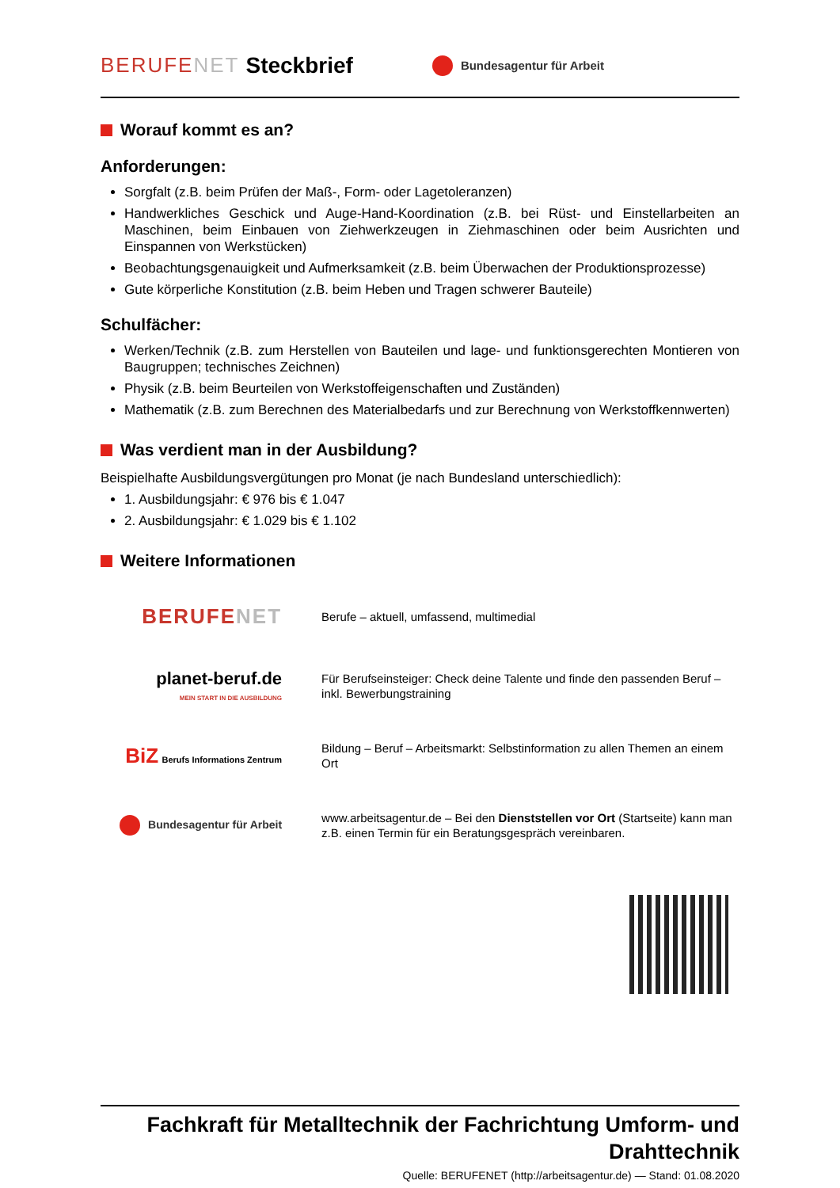BERUFENET Steckbrief Bundesagentur für Arbeit
Worauf kommt es an?
Anforderungen:
Sorgfalt (z.B. beim Prüfen der Maß-, Form- oder Lagetoleranzen)
Handwerkliches Geschick und Auge-Hand-Koordination (z.B. bei Rüst- und Einstellarbeiten an Maschinen, beim Einbauen von Ziehwerkzeugen in Ziehmaschinen oder beim Ausrichten und Einspannen von Werkstücken)
Beobachtungsgenauigkeit und Aufmerksamkeit (z.B. beim Überwachen der Produktionsprozesse)
Gute körperliche Konstitution (z.B. beim Heben und Tragen schwerer Bauteile)
Schulfächer:
Werken/Technik (z.B. zum Herstellen von Bauteilen und lage- und funktionsgerechten Montieren von Baugruppen; technisches Zeichnen)
Physik (z.B. beim Beurteilen von Werkstoffeigenschaften und Zuständen)
Mathematik (z.B. zum Berechnen des Materialbedarfs und zur Berechnung von Werkstoffkennwerten)
Was verdient man in der Ausbildung?
Beispielhafte Ausbildungsvergütungen pro Monat (je nach Bundesland unterschiedlich):
1. Ausbildungsjahr: € 976 bis € 1.047
2. Ausbildungsjahr: € 1.029 bis € 1.102
Weitere Informationen
BERUFENET
Berufe – aktuell, umfassend, multimedial
planet-beruf.de
MEIN START IN DIE AUSBILDUNG
Für Berufseinsteiger: Check deine Talente und finde den passenden Beruf – inkl. Bewerbungstraining
BiZ Berufs Informations Zentrum
Bildung – Beruf – Arbeitsmarkt: Selbstinformation zu allen Themen an einem Ort
Bundesagentur für Arbeit
www.arbeitsagentur.de – Bei den Dienststellen vor Ort (Startseite) kann man z.B. einen Termin für ein Beratungsgespräch vereinbaren.
Fachkraft für Metalltechnik der Fachrichtung Umform- und Drahttechnik
Quelle: BERUFENET (http://arbeitsagentur.de) — Stand: 01.08.2020